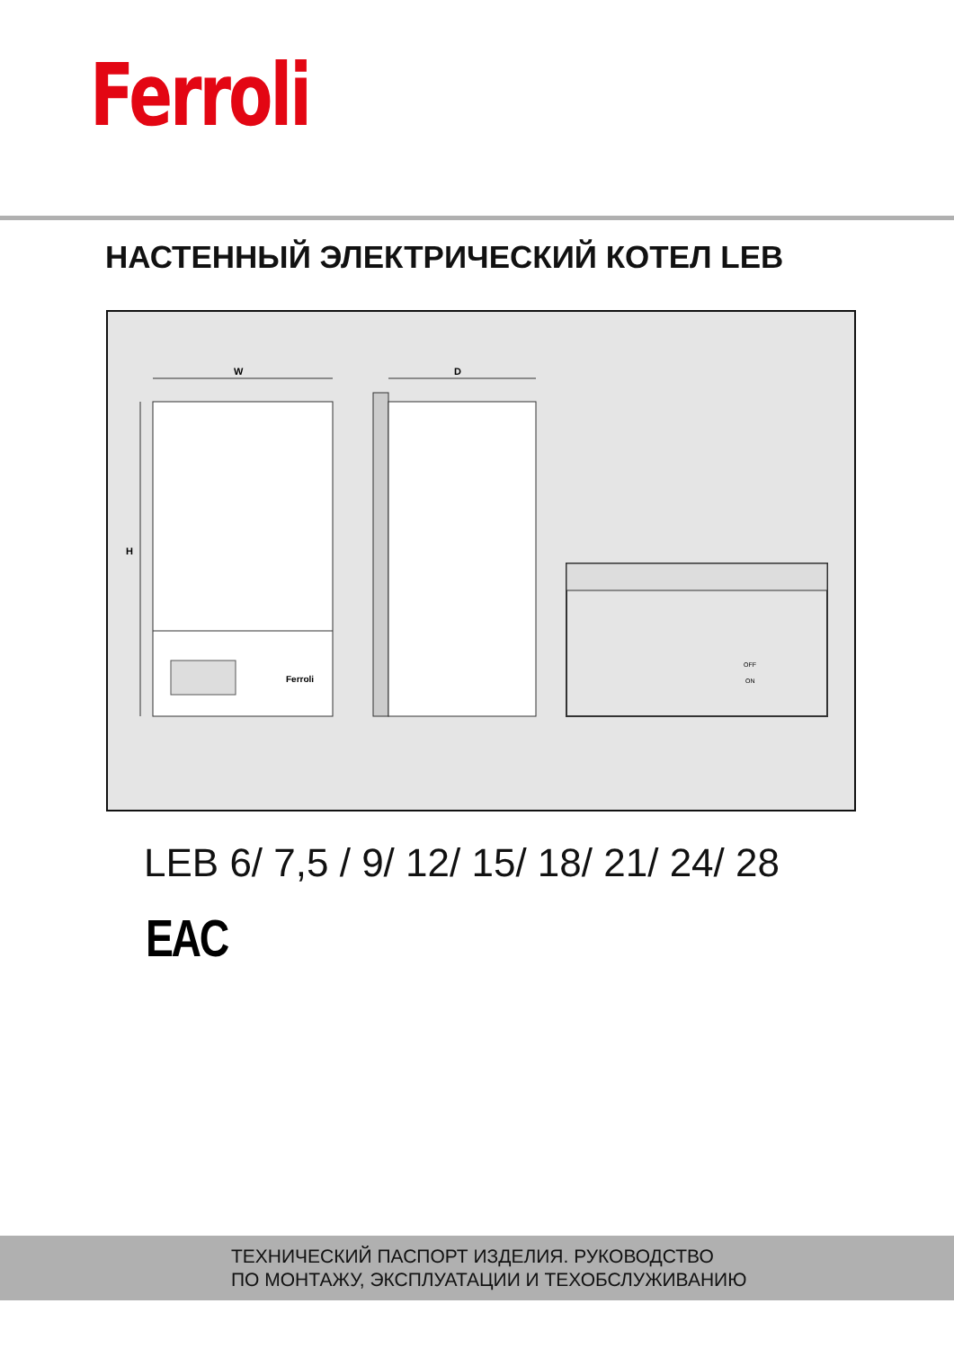Ferroli
НАСТЕННЫЙ ЭЛЕКТРИЧЕСКИЙ КОТЕЛ LEB
W
H
Ferroli
D
OFF
ON
LEB 6/ 7,5 / 9/ 12/ 15/ 18/ 21/ 24/ 28
EAC
ТЕХНИЧЕСКИЙ ПАСПОРТ ИЗДЕЛИЯ. РУКОВОДСТВО
ПО МОНТАЖУ, ЭКСПЛУАТАЦИИ И ТЕХОБСЛУЖИВАНИЮ